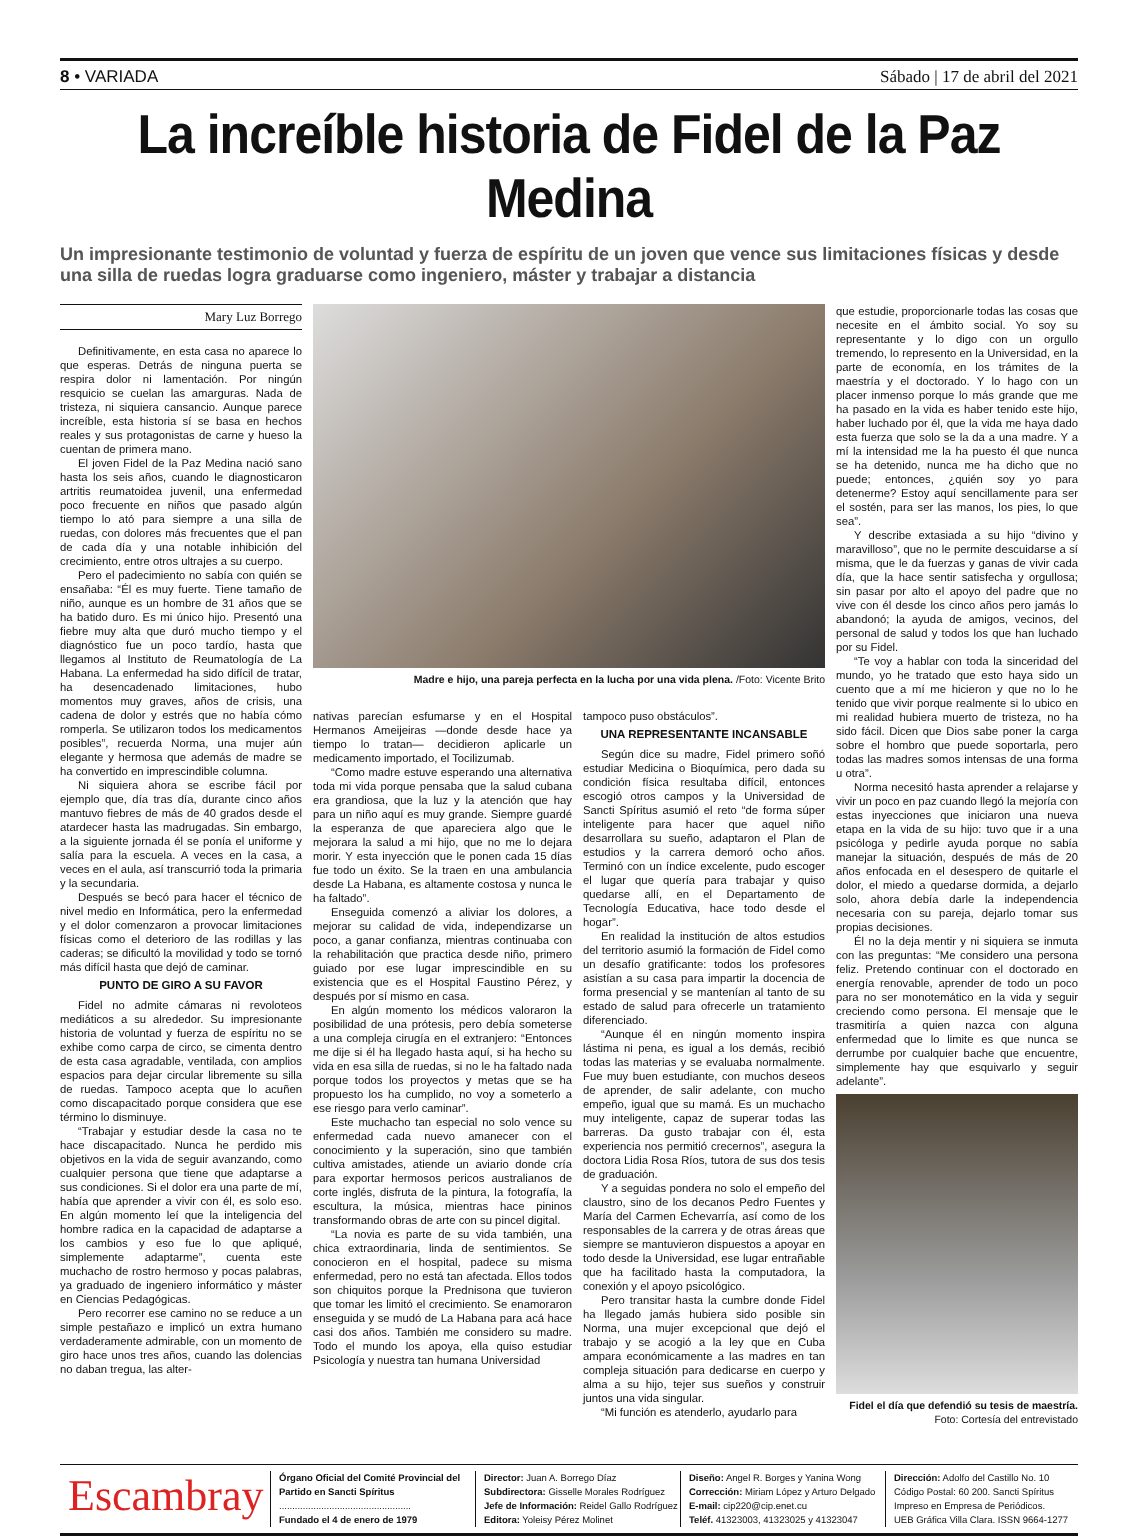8 • VARIADA Sábado | 17 de abril del 2021
La increíble historia de Fidel de la Paz Medina
Un impresionante testimonio de voluntad y fuerza de espíritu de un joven que vence sus limitaciones físicas y desde una silla de ruedas logra graduarse como ingeniero, máster y trabajar a distancia
Mary Luz Borrego
Definitivamente, en esta casa no aparece lo que esperas. Detrás de ninguna puerta se respira dolor ni lamentación. Por ningún resquicio se cuelan las amarguras. Nada de tristeza, ni siquiera cansancio. Aunque parece increíble, esta historia sí se basa en hechos reales y sus protagonistas de carne y hueso la cuentan de primera mano.
El joven Fidel de la Paz Medina nació sano hasta los seis años, cuando le diagnosticaron artritis reumatoidea juvenil, una enfermedad poco frecuente en niños que pasado algún tiempo lo ató para siempre a una silla de ruedas, con dolores más frecuentes que el pan de cada día y una notable inhibición del crecimiento, entre otros ultrajes a su cuerpo.
Pero el padecimiento no sabía con quién se ensañaba: “Él es muy fuerte. Tiene tamaño de niño, aunque es un hombre de 31 años que se ha batido duro. Es mi único hijo. Presentó una fiebre muy alta que duró mucho tiempo y el diagnóstico fue un poco tardío, hasta que llegamos al Instituto de Reumatología de La Habana. La enfermedad ha sido difícil de tratar, ha desencadenado limitaciones, hubo momentos muy graves, años de crisis, una cadena de dolor y estrés que no había cómo romperla. Se utilizaron todos los medicamentos posibles”, recuerda Norma, una mujer aún elegante y hermosa que además de madre se ha convertido en imprescindible columna.
Ni siquiera ahora se escribe fácil por ejemplo que, día tras día, durante cinco años mantuvo fiebres de más de 40 grados desde el atardecer hasta las madrugadas. Sin embargo, a la siguiente jornada él se ponía el uniforme y salía para la escuela. A veces en la casa, a veces en el aula, así transcurrió toda la primaria y la secundaria.
Después se becó para hacer el técnico de nivel medio en Informática, pero la enfermedad y el dolor comenzaron a provocar limitaciones físicas como el deterioro de las rodillas y las caderas; se dificultó la movilidad y todo se tornó más difícil hasta que dejó de caminar.
PUNTO DE GIRO A SU FAVOR
Fidel no admite cámaras ni revoloteos mediáticos a su alrededor. Su impresionante historia de voluntad y fuerza de espíritu no se exhibe como carpa de circo, se cimenta dentro de esta casa agradable, ventilada, con amplios espacios para dejar circular libremente su silla de ruedas. Tampoco acepta que lo acuñen como discapacitado porque considera que ese término lo disminuye.
“Trabajar y estudiar desde la casa no te hace discapacitado. Nunca he perdido mis objetivos en la vida de seguir avanzando, como cualquier persona que tiene que adaptarse a sus condiciones. Si el dolor era una parte de mí, había que aprender a vivir con él, es solo eso. En algún momento leí que la inteligencia del hombre radica en la capacidad de adaptarse a los cambios y eso fue lo que apliqué, simplemente adaptarme”, cuenta este muchacho de rostro hermoso y pocas palabras, ya graduado de ingeniero informático y máster en Ciencias Pedagógicas.
Pero recorrer ese camino no se reduce a un simple pestañazo e implicó un extra humano verdaderamente admirable, con un momento de giro hace unos tres años, cuando las dolencias no daban tregua, las alter-
Madre e hijo, una pareja perfecta en la lucha por una vida plena. /Foto: Vicente Brito
nativas parecían esfumarse y en el Hospital Hermanos Ameijeiras —donde desde hace ya tiempo lo tratan— decidieron aplicarle un medicamento importado, el Tocilizumab.
“Como madre estuve esperando una alternativa toda mi vida porque pensaba que la salud cubana era grandiosa, que la luz y la atención que hay para un niño aquí es muy grande. Siempre guardé la esperanza de que apareciera algo que le mejorara la salud a mi hijo, que no me lo dejara morir. Y esta inyección que le ponen cada 15 días fue todo un éxito. Se la traen en una ambulancia desde La Habana, es altamente costosa y nunca le ha faltado”.
Enseguida comenzó a aliviar los dolores, a mejorar su calidad de vida, independizarse un poco, a ganar confianza, mientras continuaba con la rehabilitación que practica desde niño, primero guiado por ese lugar imprescindible en su existencia que es el Hospital Faustino Pérez, y después por sí mismo en casa.
En algún momento los médicos valoraron la posibilidad de una prótesis, pero debía someterse a una compleja cirugía en el extranjero: “Entonces me dije si él ha llegado hasta aquí, si ha hecho su vida en esa silla de ruedas, si no le ha faltado nada porque todos los proyectos y metas que se ha propuesto los ha cumplido, no voy a someterlo a ese riesgo para verlo caminar”.
Este muchacho tan especial no solo vence su enfermedad cada nuevo amanecer con el conocimiento y la superación, sino que también cultiva amistades, atiende un aviario donde cría para exportar hermosos pericos australianos de corte inglés, disfruta de la pintura, la fotografía, la escultura, la música, mientras hace pininos transformando obras de arte con su pincel digital.
“La novia es parte de su vida también, una chica extraordinaria, linda de sentimientos. Se conocieron en el hospital, padece su misma enfermedad, pero no está tan afectada. Ellos todos son chiquitos porque la Prednisona que tuvieron que tomar les limitó el crecimiento. Se enamoraron enseguida y se mudó de La Habana para acá hace casi dos años. También me considero su madre. Todo el mundo los apoya, ella quiso estudiar Psicología y nuestra tan humana Universidad
tampoco puso obstáculos”.
UNA REPRESENTANTE INCANSABLE
Según dice su madre, Fidel primero soñó estudiar Medicina o Bioquímica, pero dada su condición física resultaba difícil, entonces escogió otros campos y la Universidad de Sancti Spíritus asumió el reto “de forma súper inteligente para hacer que aquel niño desarrollara su sueño, adaptaron el Plan de estudios y la carrera demoró ocho años. Terminó con un índice excelente, pudo escoger el lugar que quería para trabajar y quiso quedarse allí, en el Departamento de Tecnología Educativa, hace todo desde el hogar”.
En realidad la institución de altos estudios del territorio asumió la formación de Fidel como un desafío gratificante: todos los profesores asistían a su casa para impartir la docencia de forma presencial y se mantenían al tanto de su estado de salud para ofrecerle un tratamiento diferenciado.
“Aunque él en ningún momento inspira lástima ni pena, es igual a los demás, recibió todas las materias y se evaluaba normalmente. Fue muy buen estudiante, con muchos deseos de aprender, de salir adelante, con mucho empeño, igual que su mamá. Es un muchacho muy inteligente, capaz de superar todas las barreras. Da gusto trabajar con él, esta experiencia nos permitió crecernos”, asegura la doctora Lidia Rosa Ríos, tutora de sus dos tesis de graduación.
Y a seguidas pondera no solo el empeño del claustro, sino de los decanos Pedro Fuentes y María del Carmen Echevarría, así como de los responsables de la carrera y de otras áreas que siempre se mantuvieron dispuestos a apoyar en todo desde la Universidad, ese lugar entrañable que ha facilitado hasta la computadora, la conexión y el apoyo psicológico.
Pero transitar hasta la cumbre donde Fidel ha llegado jamás hubiera sido posible sin Norma, una mujer excepcional que dejó el trabajo y se acogió a la ley que en Cuba ampara económicamente a las madres en tan compleja situación para dedicarse en cuerpo y alma a su hijo, tejer sus sueños y construir juntos una vida singular.
“Mi función es atenderlo, ayudarlo para
que estudie, proporcionarle todas las cosas que necesite en el ámbito social. Yo soy su representante y lo digo con un orgullo tremendo, lo represento en la Universidad, en la parte de economía, en los trámites de la maestría y el doctorado. Y lo hago con un placer inmenso porque lo más grande que me ha pasado en la vida es haber tenido este hijo, haber luchado por él, que la vida me haya dado esta fuerza que solo se la da a una madre. Y a mí la intensidad me la ha puesto él que nunca se ha detenido, nunca me ha dicho que no puede; entonces, ¿quién soy yo para detenerme? Estoy aquí sencillamente para ser el sostén, para ser las manos, los pies, lo que sea”.
Y describe extasiada a su hijo “divino y maravilloso”, que no le permite descuidarse a sí misma, que le da fuerzas y ganas de vivir cada día, que la hace sentir satisfecha y orgullosa; sin pasar por alto el apoyo del padre que no vive con él desde los cinco años pero jamás lo abandonó; la ayuda de amigos, vecinos, del personal de salud y todos los que han luchado por su Fidel.
“Te voy a hablar con toda la sinceridad del mundo, yo he tratado que esto haya sido un cuento que a mí me hicieron y que no lo he tenido que vivir porque realmente si lo ubico en mi realidad hubiera muerto de tristeza, no ha sido fácil. Dicen que Dios sabe poner la carga sobre el hombro que puede soportarla, pero todas las madres somos intensas de una forma u otra”.
Norma necesitó hasta aprender a relajarse y vivir un poco en paz cuando llegó la mejoría con estas inyecciones que iniciaron una nueva etapa en la vida de su hijo: tuvo que ir a una psicóloga y pedirle ayuda porque no sabía manejar la situación, después de más de 20 años enfocada en el desespero de quitarle el dolor, el miedo a quedarse dormida, a dejarlo solo, ahora debía darle la independencia necesaria con su pareja, dejarlo tomar sus propias decisiones.
Él no la deja mentir y ni siquiera se inmuta con las preguntas: “Me considero una persona feliz. Pretendo continuar con el doctorado en energía renovable, aprender de todo un poco para no ser monotemático en la vida y seguir creciendo como persona. El mensaje que le trasmitiría a quien nazca con alguna enfermedad que lo limite es que nunca se derrumbe por cualquier bache que encuentre, simplemente hay que esquivarlo y seguir adelante”.
Fidel el día que defendió su tesis de maestría.
Foto: Cortesía del entrevistado
Escambray
Órgano Oficial del Comité Provincial del Partido en Sancti Spíritus
..................................................
Fundado el 4 de enero de 1979
Director: Juan A. Borrego Díaz
Subdirectora: Gisselle Morales Rodríguez
Jefe de Información: Reidel Gallo Rodríguez
Editora: Yoleisy Pérez Molinet
Diseño: Angel R. Borges y Yanina Wong
Corrección: Miriam López y Arturo Delgado
E-mail: cip220@cip.enet.cu
Teléf. 41323003, 41323025 y 41323047
Dirección: Adolfo del Castillo No. 10
Código Postal: 60 200. Sancti Spíritus
Impreso en Empresa de Periódicos.
UEB Gráfica Villa Clara. ISSN 9664-1277